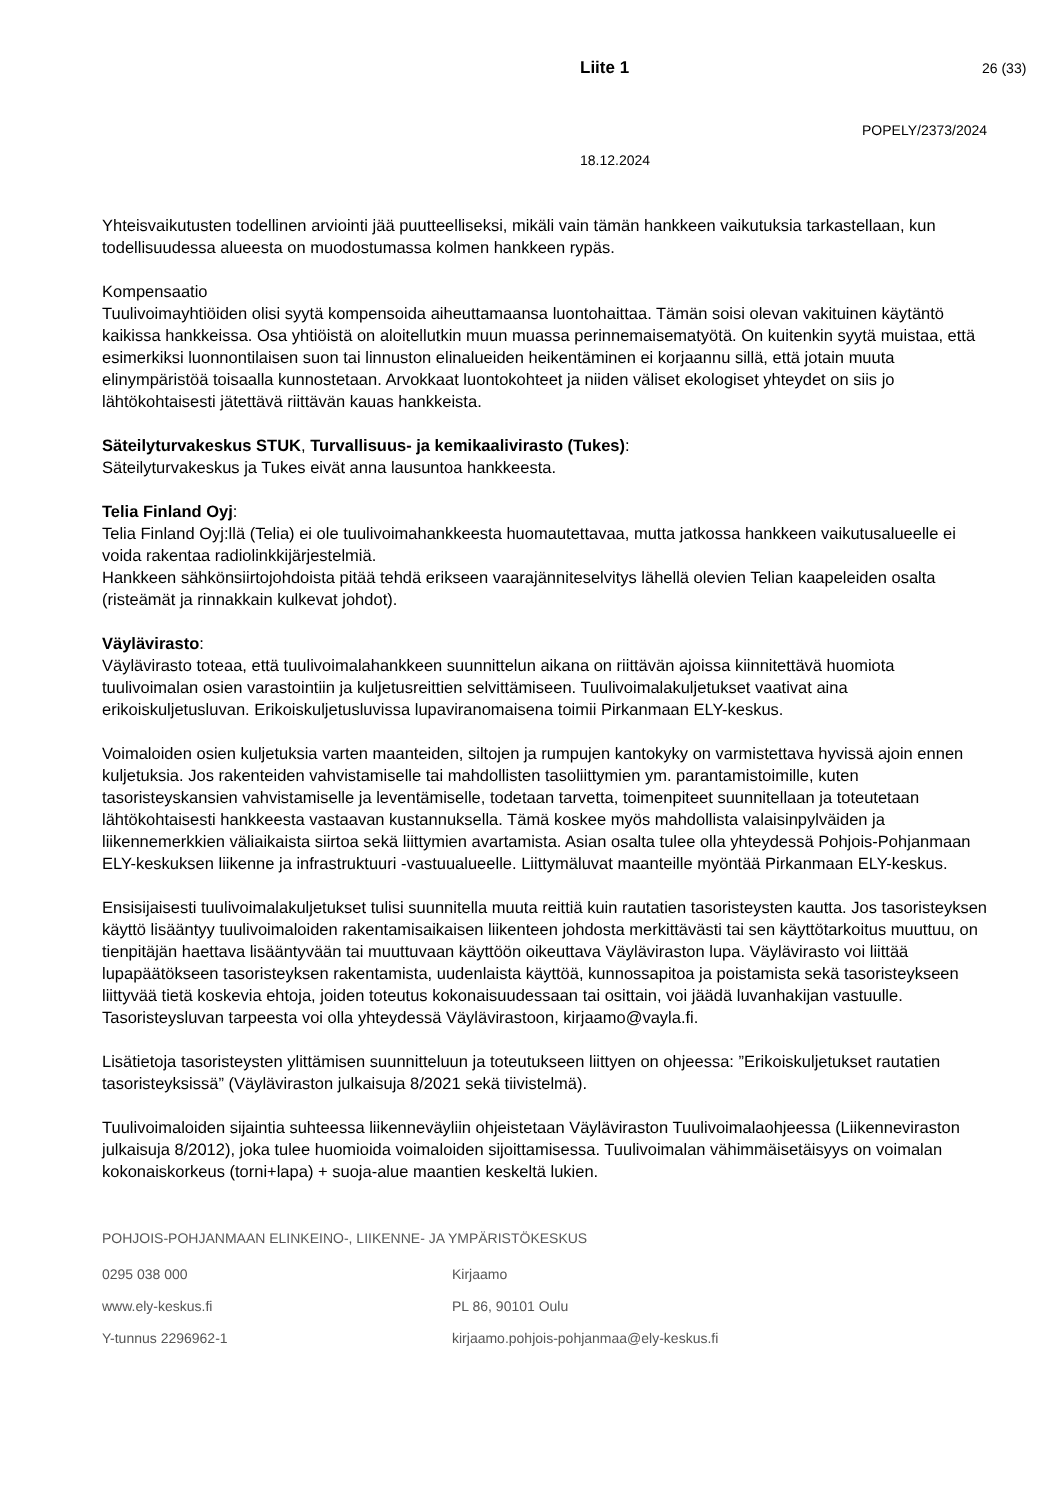Liite 1 26 (33)
POPELY/2373/2024
18.12.2024
Yhteisvaikutusten todellinen arviointi jää puutteelliseksi, mikäli vain tämän hankkeen vaikutuksia tarkastellaan, kun todellisuudessa alueesta on muodostumassa kolmen hankkeen rypäs.
Kompensaatio
Tuulivoimayhtiöiden olisi syytä kompensoida aiheuttamaansa luontohaittaa. Tämän soisi olevan vakituinen käytäntö kaikissa hankkeissa. Osa yhtiöistä on aloitellutkin muun muassa perinnemaisematyötä. On kuitenkin syytä muistaa, että esimerkiksi luonnontilaisen suon tai linnuston elinalueiden heikentäminen ei korjaannu sillä, että jotain muuta elinympäristöä toisaalla kunnostetaan. Arvokkaat luontokohteet ja niiden väliset ekologiset yhteydet on siis jo lähtökohtaisesti jätettävä riittävän kauas hankkeista.
Säteilyturvakeskus STUK, Turvallisuus- ja kemikaalivirasto (Tukes):
Säteilyturvakeskus ja Tukes eivät anna lausuntoa hankkeesta.
Telia Finland Oyj:
Telia Finland Oyj:llä (Telia) ei ole tuulivoimahankkeesta huomautettavaa, mutta jatkossa hankkeen vaikutusalueelle ei voida rakentaa radiolinkkijärjestelmiä.
Hankkeen sähkönsiirtojohdoista pitää tehdä erikseen vaarajänniteselvitys lähellä olevien Telian kaapeleiden osalta (risteämät ja rinnakkain kulkevat johdot).
Väylävirasto:
Väylävirasto toteaa, että tuulivoimalahankkeen suunnittelun aikana on riittävän ajoissa kiinnitettävä huomiota tuulivoimalan osien varastointiin ja kuljetusreittien selvittämiseen. Tuulivoimalakuljetukset vaativat aina erikoiskuljetusluvan. Erikoiskuljetusluvissa lupaviranomaisena toimii Pirkanmaan ELY-keskus.
Voimaloiden osien kuljetuksia varten maanteiden, siltojen ja rumpujen kantokyky on varmistettava hyvissä ajoin ennen kuljetuksia. Jos rakenteiden vahvistamiselle tai mahdollisten tasoliittymien ym. parantamistoimille, kuten tasoristeyskansien vahvistamiselle ja leventämiselle, todetaan tarvetta, toimenpiteet suunnitellaan ja toteutetaan lähtökohtaisesti hankkeesta vastaavan kustannuksella. Tämä koskee myös mahdollista valaisinpylväiden ja liikennemerkkien väliaikaista siirtoa sekä liittymien avartamista. Asian osalta tulee olla yhteydessä Pohjois-Pohjanmaan ELY-keskuksen liikenne ja infrastruktuuri -vastuualueelle. Liittymäluvat maanteille myöntää Pirkanmaan ELY-keskus.
Ensisijaisesti tuulivoimalakuljetukset tulisi suunnitella muuta reittiä kuin rautatien tasoristeysten kautta. Jos tasoristeyksen käyttö lisääntyy tuulivoimaloiden rakentamisaikaisen liikenteen johdosta merkittävästi tai sen käyttötarkoitus muuttuu, on tienpitäjän haettava lisääntyvään tai muuttuvaan käyttöön oikeuttava Väyläviraston lupa. Väylävirasto voi liittää lupapäätökseen tasoristeyksen rakentamista, uudenlaista käyttöä, kunnossapitoa ja poistamista sekä tasoristeykseen liittyvää tietä koskevia ehtoja, joiden toteutus kokonaisuudessaan tai osittain, voi jäädä luvanhakijan vastuulle. Tasoristeysluvan tarpeesta voi olla yhteydessä Väylävirastoon, kirjaamo@vayla.fi.
Lisätietoja tasoristeysten ylittämisen suunnitteluun ja toteutukseen liittyen on ohjeessa: ”Erikoiskuljetukset rautatien tasoristeyksissä” (Väyläviraston julkaisuja 8/2021 sekä tiivistelmä).
Tuulivoimaloiden sijaintia suhteessa liikenneväyliin ohjeistetaan Väyläviraston Tuulivoimalaohjeessa (Liikenneviraston julkaisuja 8/2012), joka tulee huomioida voimaloiden sijoittamisessa. Tuulivoimalan vähimmäisetäisyys on voimalan kokonaiskorkeus (torni+lapa) + suoja-alue maantien keskeltä lukien.
POHJOIS-POHJANMAAN ELINKEINO-, LIIKENNE- JA YMPÄRISTÖKESKUS
0295 038 000 Kirjaamo
www.ely-keskus.fi PL 86, 90101 Oulu
Y-tunnus 2296962-1 kirjaamo.pohjois-pohjanmaa@ely-keskus.fi